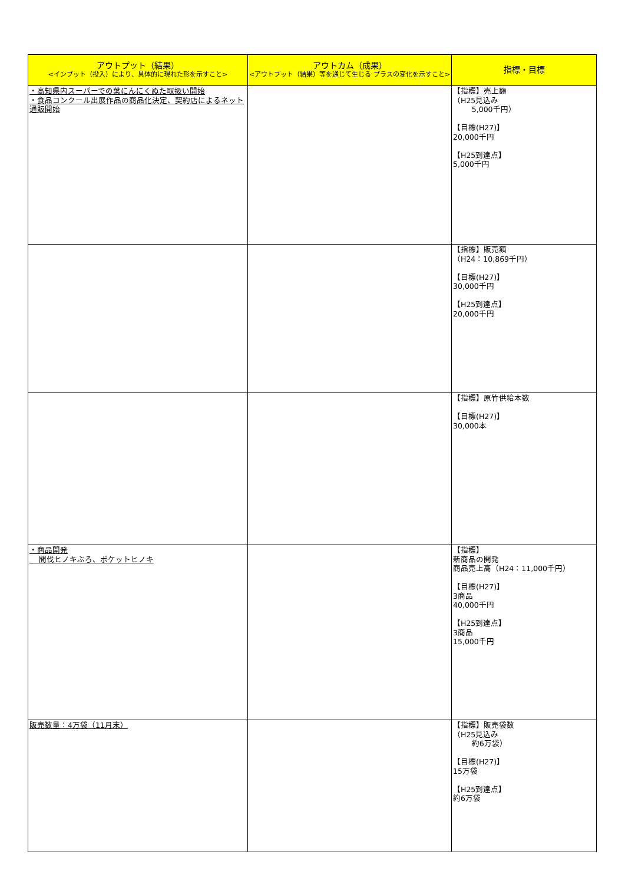| アウトプット（結果） <インプット（投入）により、具体的に現れた形を示すこと> | アウトカム（成果） <アウトプット（結果）等を通じて生じる プラスの変化を示すこと> | 指標・目標 |
| --- | --- | --- |
| ・高知県内スーパーでの葉にんにくぬた取扱い開始 ・食品コンクール出展作品の商品化決定、契約店によるネット通販開始 | | 【指標】売上額 （H25見込み 5,000千円） 【目標(H27)】 20,000千円 【H25到達点】 5,000千円 |
| | | 【指標】販売額 （H24：10,869千円） 【目標(H27)】 30,000千円 【H25到達点】 20,000千円 |
| | | 【指標】原竹供給本数 【目標(H27)】 30,000本 |
| ・商品開発 間伐ヒノキぶろ、ポケットヒノキ | | 【指標】 新商品の開発 商品売上高（H24：11,000千円） 【目標(H27)】 3商品 40,000千円 【H25到達点】 3商品 15,000千円 |
| 販売数量：4万袋（11月末） | | 【指標】販売袋数 （H25見込み 約6万袋） 【目標(H27)】 15万袋 【H25到達点】 約6万袋 |